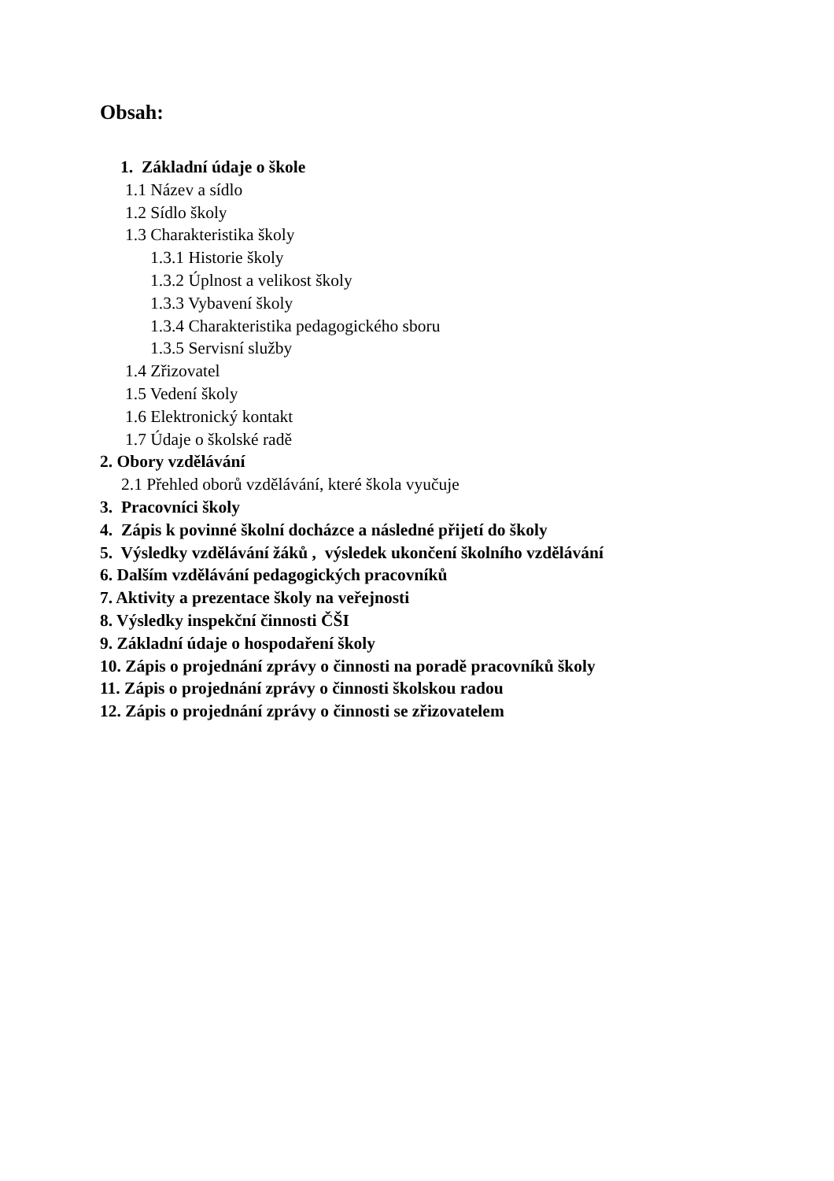Obsah:
1. Základní údaje o škole
1.1 Název a sídlo
1.2 Sídlo školy
1.3 Charakteristika školy
1.3.1 Historie školy
1.3.2 Úplnost a velikost školy
1.3.3 Vybavení školy
1.3.4 Charakteristika pedagogického sboru
1.3.5 Servisní služby
1.4 Zřizovatel
1.5 Vedení školy
1.6 Elektronický kontakt
1.7 Údaje o školské radě
2. Obory vzdělávání
2.1 Přehled oborů vzdělávání, které škola vyučuje
3. Pracovníci školy
4. Zápis k povinné školní docházce a následné přijetí do školy
5. Výsledky vzdělávání žáků , výsledek ukončení školního vzdělávání
6. Dalším vzdělávání pedagogických pracovníků
7. Aktivity a prezentace školy na veřejnosti
8. Výsledky inspekční činnosti ČŠI
9. Základní údaje o hospodaření školy
10. Zápis o projednání zprávy o činnosti na poradě pracovníků školy
11. Zápis o projednání zprávy o činnosti školskou radou
12. Zápis o projednání zprávy o činnosti se zřizovatelem